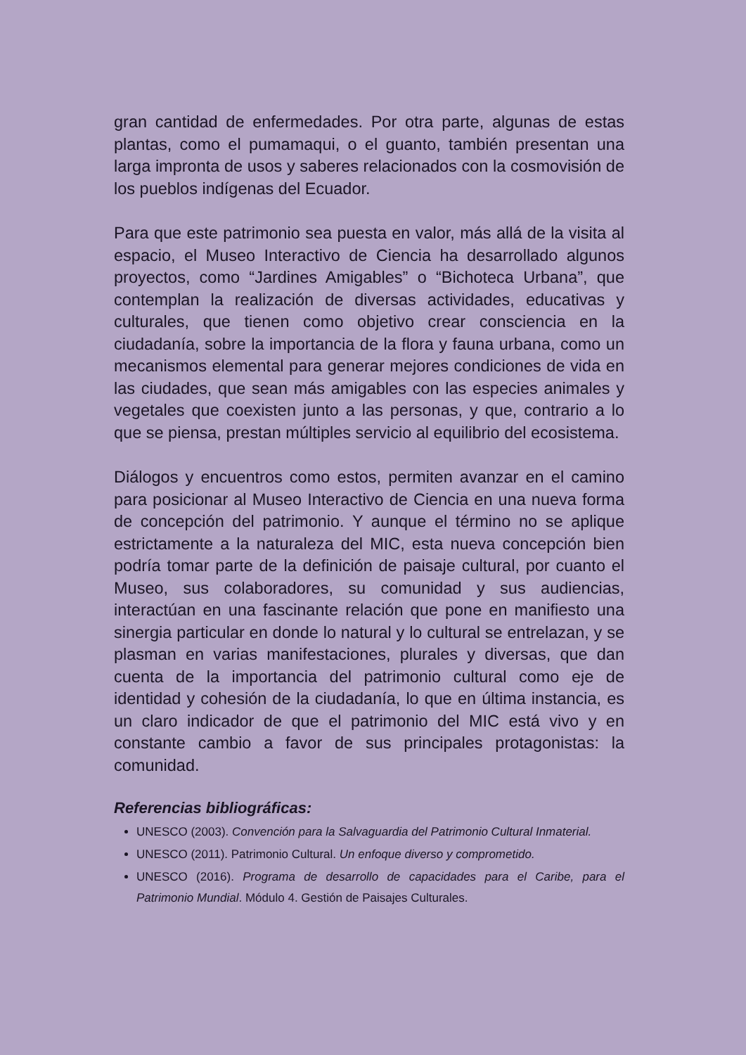gran cantidad de enfermedades. Por otra parte, algunas de estas plantas, como el pumamaqui, o el guanto, también presentan una larga impronta de usos y saberes relacionados con la cosmovisión de los pueblos indígenas del Ecuador.
Para que este patrimonio sea puesta en valor, más allá de la visita al espacio, el Museo Interactivo de Ciencia ha desarrollado algunos proyectos, como “Jardines Amigables” o “Bichoteca Urbana”, que contemplan la realización de diversas actividades, educativas y culturales, que tienen como objetivo crear consciencia en la ciudadanía, sobre la importancia de la flora y fauna urbana, como un mecanismos elemental para generar mejores condiciones de vida en las ciudades, que sean más amigables con las especies animales y vegetales que coexisten junto a las personas, y que, contrario a lo que se piensa, prestan múltiples servicio al equilibrio del ecosistema.
Diálogos y encuentros como estos, permiten avanzar en el camino para posicionar al Museo Interactivo de Ciencia en una nueva forma de concepción del patrimonio. Y aunque el término no se aplique estrictamente a la naturaleza del MIC, esta nueva concepción bien podría tomar parte de la definición de paisaje cultural, por cuanto el Museo, sus colaboradores, su comunidad y sus audiencias, interactúan en una fascinante relación que pone en manifiesto una sinergia particular en donde lo natural y lo cultural se entrelazan, y se plasman en varias manifestaciones, plurales y diversas, que dan cuenta de la importancia del patrimonio cultural como eje de identidad y cohesión de la ciudadanía, lo que en última instancia, es un claro indicador de que el patrimonio del MIC está vivo y en constante cambio a favor de sus principales protagonistas: la comunidad.
Referencias bibliográficas:
UNESCO (2003). Convención para la Salvaguardia del Patrimonio Cultural Inmaterial.
UNESCO (2011). Patrimonio Cultural. Un enfoque diverso y comprometido.
UNESCO (2016). Programa de desarrollo de capacidades para el Caribe, para el Patrimonio Mundial. Módulo 4. Gestión de Paisajes Culturales.